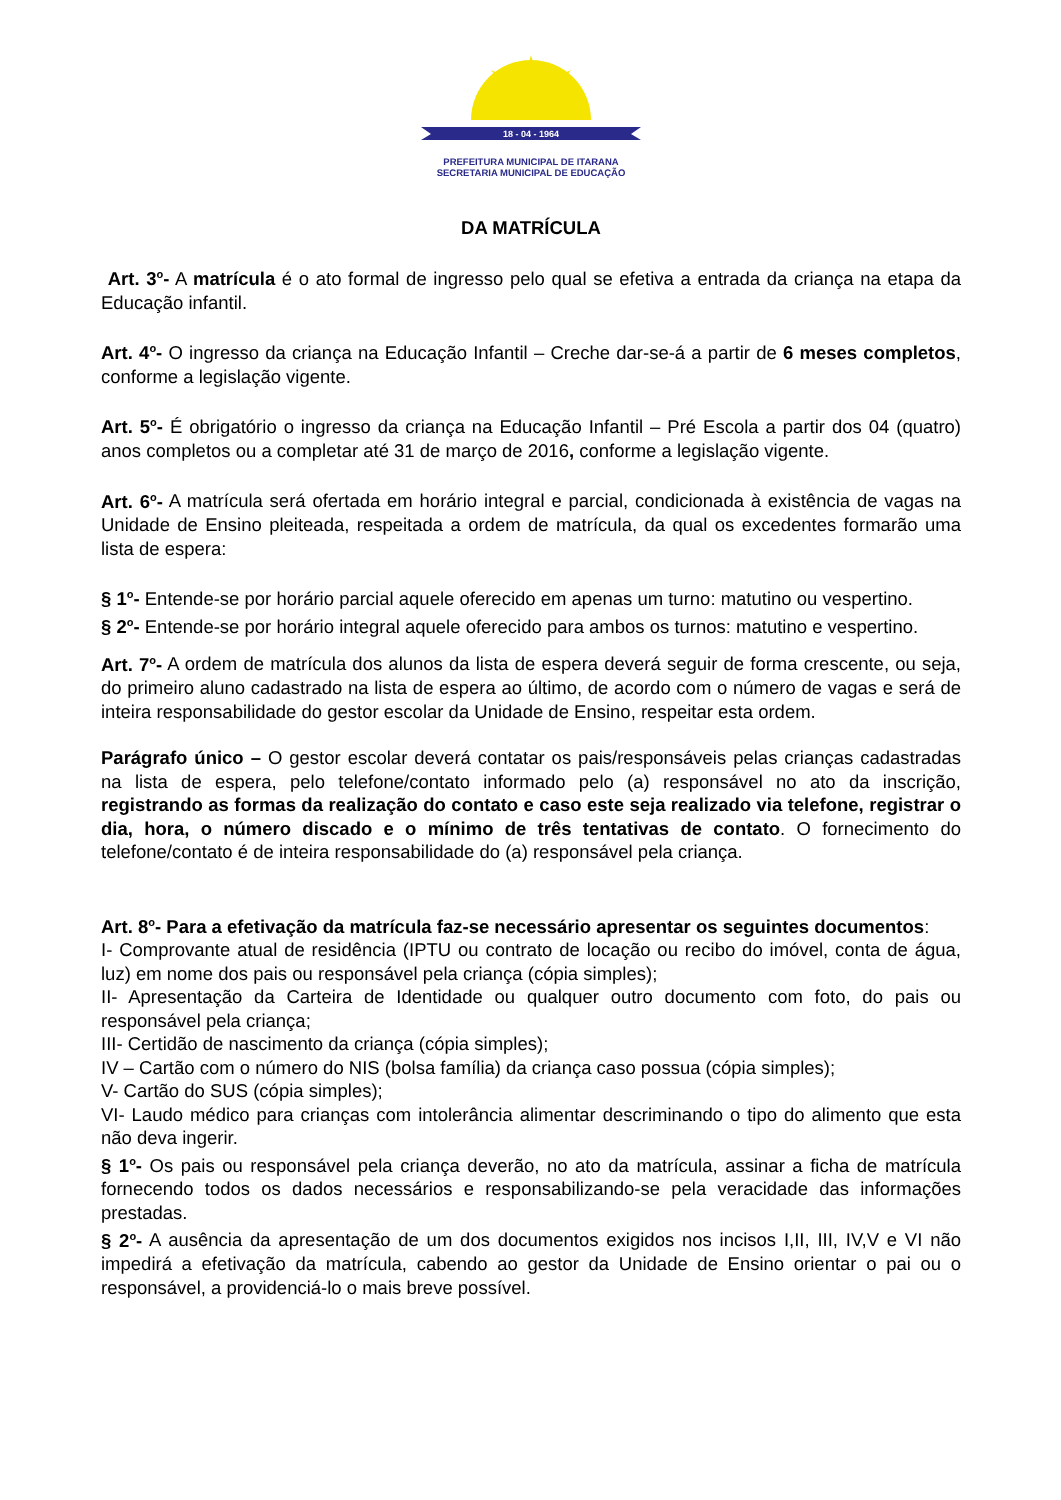18 - 04 - 1964
PREFEITURA MUNICIPAL DE ITARANA
SECRETARIA MUNICIPAL DE EDUCAÇÃO
DA MATRÍCULA
Art. 3<sup>o</sup>- A matrícula é o ato formal de ingresso pelo qual se efetiva a entrada da criança na etapa da Educação infantil.
Art. 4<sup>o</sup>- O ingresso da criança na Educação Infantil – Creche dar-se-á a partir de 6 meses completos, conforme a legislação vigente.
Art. 5<sup>o</sup>- É obrigatório o ingresso da criança na Educação Infantil – Pré Escola a partir dos 04 (quatro) anos completos ou a completar até 31 de março de 2016, conforme a legislação vigente.
Art. 6<sup>o</sup>- A matrícula será ofertada em horário integral e parcial, condicionada à existência de vagas na Unidade de Ensino pleiteada, respeitada a ordem de matrícula, da qual os excedentes formarão uma lista de espera:
§ 1<sup>o</sup>- Entende-se por horário parcial aquele oferecido em apenas um turno: matutino ou vespertino.
§ 2<sup>o</sup>- Entende-se por horário integral aquele oferecido para ambos os turnos: matutino e vespertino.
Art. 7<sup>o</sup>- A ordem de matrícula dos alunos da lista de espera deverá seguir de forma crescente, ou seja, do primeiro aluno cadastrado na lista de espera ao último, de acordo com o número de vagas e será de inteira responsabilidade do gestor escolar da Unidade de Ensino, respeitar esta ordem.
Parágrafo único – O gestor escolar deverá contatar os pais/responsáveis pelas crianças cadastradas na lista de espera, pelo telefone/contato informado pelo (a) responsável no ato da inscrição, registrando as formas da realização do contato e caso este seja realizado via telefone, registrar o dia, hora, o número discado e o mínimo de três tentativas de contato. O fornecimento do telefone/contato é de inteira responsabilidade do (a) responsável pela criança.
Art. 8<sup>o</sup>- Para a efetivação da matrícula faz-se necessário apresentar os seguintes documentos:
I- Comprovante atual de residência (IPTU ou contrato de locação ou recibo do imóvel, conta de água, luz) em nome dos pais ou responsável pela criança (cópia simples);
II- Apresentação da Carteira de Identidade ou qualquer outro documento com foto, do pais ou responsável pela criança;
III- Certidão de nascimento da criança (cópia simples);
IV – Cartão com o número do NIS (bolsa família) da criança caso possua (cópia simples);
V- Cartão do SUS (cópia simples);
VI- Laudo médico para crianças com intolerância alimentar descriminando o tipo do alimento que esta não deva ingerir.
§ 1<sup>o</sup>- Os pais ou responsável pela criança deverão, no ato da matrícula, assinar a ficha de matrícula fornecendo todos os dados necessários e responsabilizando-se pela veracidade das informações prestadas.
§ 2<sup>o</sup>- A ausência da apresentação de um dos documentos exigidos nos incisos I,II, III, IV,V e VI não impedirá a efetivação da matrícula, cabendo ao gestor da Unidade de Ensino orientar o pai ou o responsável, a providenciá-lo o mais breve possível.